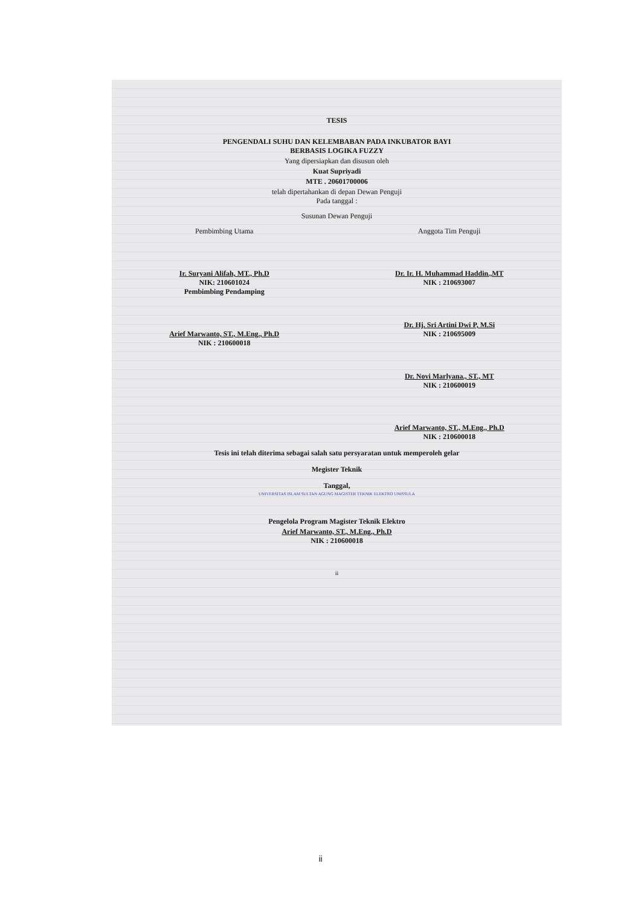TESIS
PENGENDALI SUHU DAN KELEMBABAN PADA INKUBATOR BAYI
BERBASIS LOGIKA FUZZY
Yang dipersiapkan dan disusun oleh
Kuat Supriyadi
MTE . 20601700006
telah dipertahankan di depan Dewan Penguji
Pada tanggal :
Susunan Dewan Penguji
Pembimbing Utama
Ir. Suryani Alifah, MT., Ph.D
NIK: 210601024
Pembimbing Pendamping
Arief Marwanto, ST., M.Eng., Ph.D
NIK : 210600018
Anggota Tim Penguji
Dr. Ir. H. Muhammad Haddin.,MT
NIK : 210693007
Dr. Hj. Sri Artini Dwi P, M.Si
NIK : 210695009
Dr. Novi Marlyana., ST., MT
NIK : 210600019
Arief Marwanto, ST., M.Eng., Ph.D
NIK : 210600018
Tesis ini telah diterima sebagai salah satu persyaratan untuk memperoleh gelar
Megister Teknik
Tanggal,
UNIVERSITAS ISLAM SULTAN AGUNG MAGISTER TEKNIK ELEKTRO UNISSULA
Pengelola Program Magister Teknik Elektro
Arief Marwanto, ST., M.Eng., Ph.D
NIK : 210600018
ii
ii